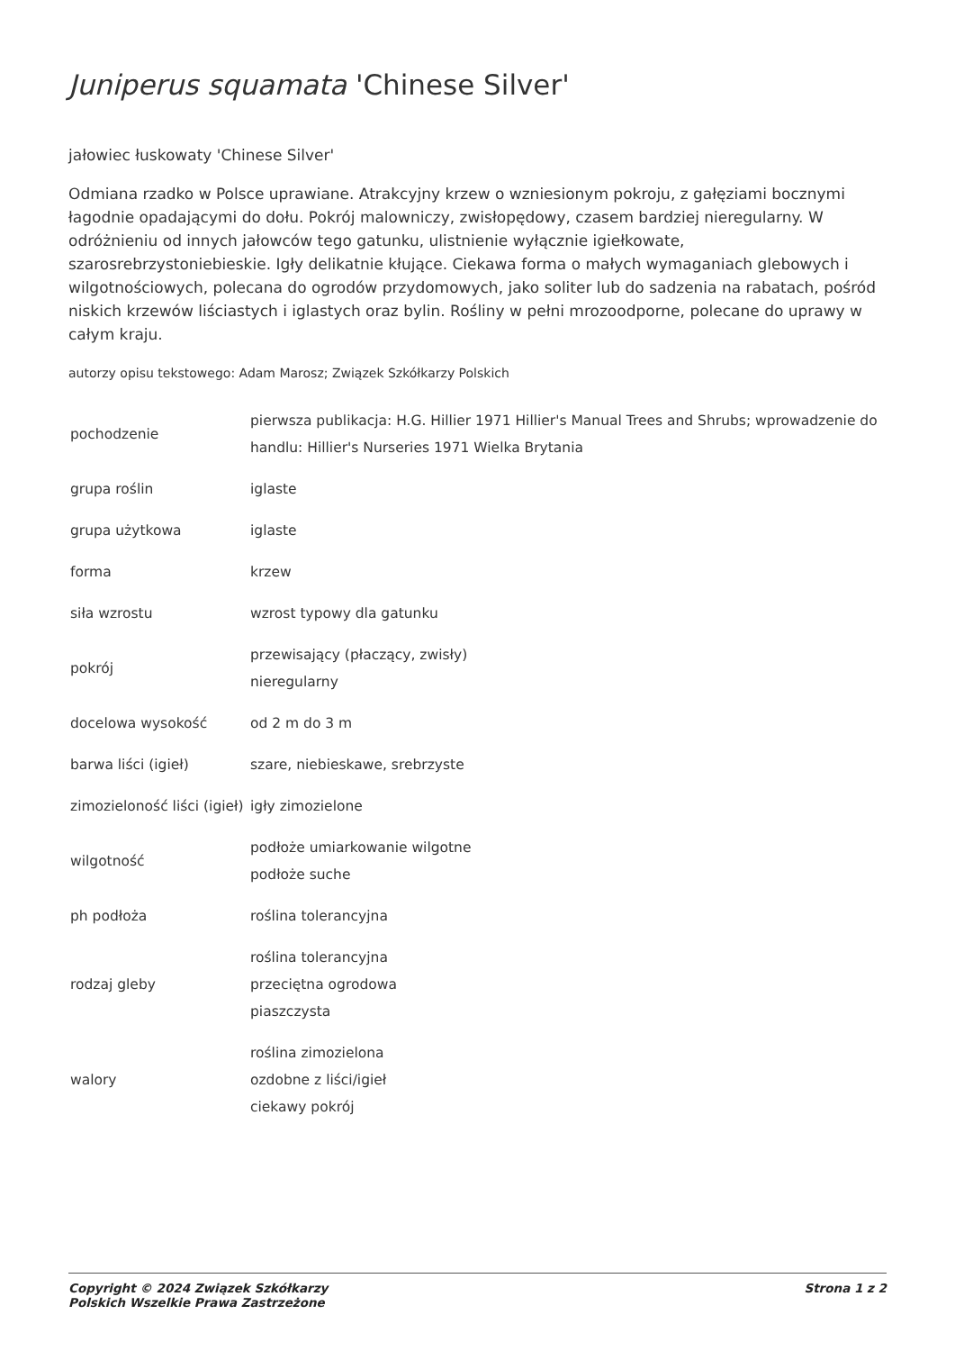Juniperus squamata 'Chinese Silver'
jałowiec łuskowaty 'Chinese Silver'
Odmiana rzadko w Polsce uprawiane. Atrakcyjny krzew o wzniesionym pokroju, z gałęziami bocznymi łagodnie opadającymi do dołu. Pokrój malowniczy, zwisłopędowy, czasem bardziej nieregularny. W odróżnieniu od innych jałowców tego gatunku, ulistnienie wyłącznie igiełkowate, szarosrebrzystoniebieskie. Igły delikatnie kłujące. Ciekawa forma o małych wymaganiach glebowych i wilgotnościowych, polecana do ogrodów przydomowych, jako soliter lub do sadzenia na rabatach, pośród niskich krzewów liściastych i iglastych oraz bylin. Rośliny w pełni mrozoodporne, polecane do uprawy w całym kraju.
autorzy opisu tekstowego: Adam Marosz; Związek Szkółkarzy Polskich
| pochodzenie | pierwsza publikacja: H.G. Hillier 1971 Hillier's Manual Trees and Shrubs; wprowadzenie do handlu: Hillier's Nurseries 1971 Wielka Brytania |
| grupa roślin | iglaste |
| grupa użytkowa | iglaste |
| forma | krzew |
| siła wzrostu | wzrost typowy dla gatunku |
| pokrój | przewisający (płaczący, zwisły) nieregularny |
| docelowa wysokość | od 2 m do 3 m |
| barwa liści (igieł) | szare, niebieskawe, srebrzyste |
| zimozieloność liści (igieł) | igły zimozielone |
| wilgotność | podłoże umiarkowanie wilgotne podłoże suche |
| ph podłoża | roślina tolerancyjna |
| rodzaj gleby | roślina tolerancyjna przeciętna ogrodowa piaszczysta |
| walory | roślina zimozielona ozdobne z liści/igieł ciekawy pokrój |
Copyright © 2024 Związek Szkółkarzy
Polskich Wszelkie Prawa Zastrzeżone Strona 1 z 2